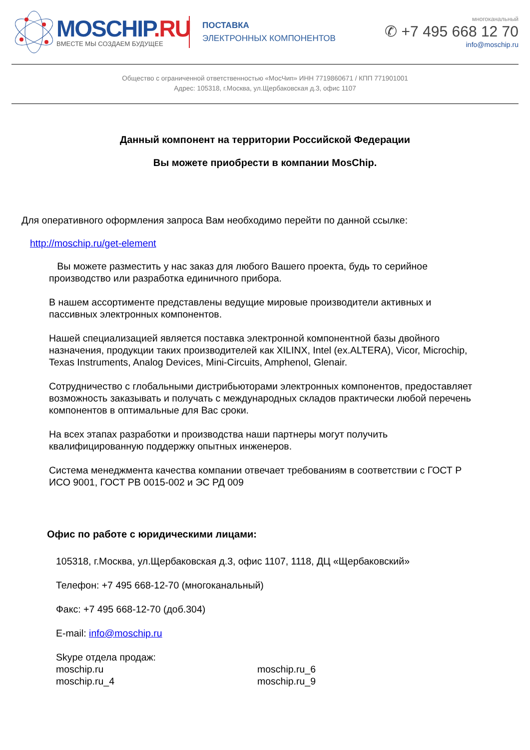MOSCHIP.RU
ВМЕСТЕ МЫ СОЗДАЕМ БУДУЩЕЕ
ПОСТАВКА
ЭЛЕКТРОННЫХ КОМПОНЕНТОВ
многоканальный
✆ +7 495 668 12 70
info@moschip.ru
Общество с ограниченной ответственностью «МосЧип» ИНН 7719860671 / КПП 771901001
Адрес: 105318, г.Москва, ул.Щербаковская д.3, офис 1107
Данный компонент на территории Российской Федерации
Вы можете приобрести в компании MosChip.
Для оперативного оформления запроса Вам необходимо перейти по данной ссылке:
http://moschip.ru/get-element
Вы можете разместить у нас заказ для любого Вашего проекта, будь то серийное производство или разработка единичного прибора.
В нашем ассортименте представлены ведущие мировые производители активных и пассивных электронных компонентов.
Нашей специализацией является поставка электронной компонентной базы двойного назначения, продукции таких производителей как XILINX, Intel (ex.ALTERA), Vicor, Microchip, Texas Instruments, Analog Devices, Mini-Circuits, Amphenol, Glenair.
Сотрудничество с глобальными дистрибьюторами электронных компонентов, предоставляет возможность заказывать и получать с международных складов практически любой перечень компонентов в оптимальные для Вас сроки.
На всех этапах разработки и производства наши партнеры могут получить квалифицированную поддержку опытных инженеров.
Система менеджмента качества компании отвечает требованиям в соответствии с ГОСТ Р ИСО 9001, ГОСТ РВ 0015-002 и ЭС РД 009
Офис по работе с юридическими лицами:
105318, г.Москва, ул.Щербаковская д.3, офис 1107, 1118, ДЦ «Щербаковский»
Телефон: +7 495 668-12-70 (многоканальный)
Факс: +7 495 668-12-70 (доб.304)
E-mail: info@moschip.ru
Skype отдела продаж:
moschip.ru
moschip.ru_4
moschip.ru_6
moschip.ru_9